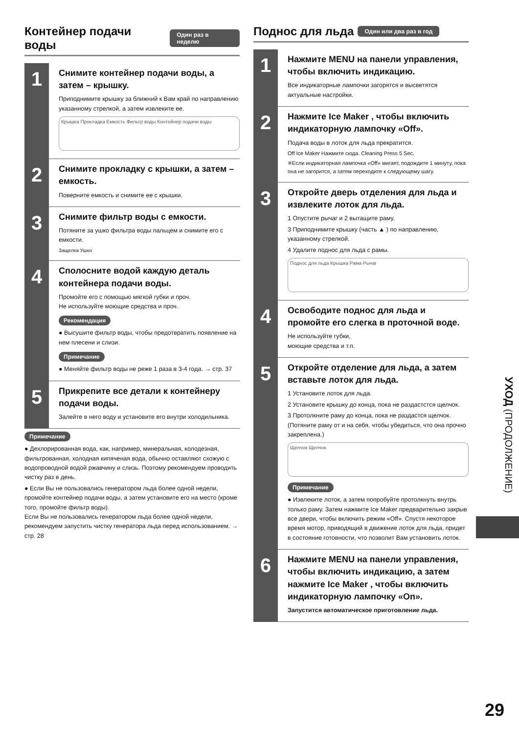Контейнер подачи воды Один раз в неделю
1
Снимите контейнер подачи воды, а затем – крышку.
Приподнимите крышку за ближний к Вам край по направлению указанному стрелкой, а затем извлеките ее.
Крышка Прокладка Емкость Фильтр воды Контейнер подачи воды
2
Снимите прокладку с крышки, а затем – емкость.
Поверните емкость и снимите ее с крышки.
3
Снимите фильтр воды с емкости.
Потяните за ушко фильтра воды пальцем и снимите его с емкости.
Защелка Ушко
4
Сполосните водой каждую деталь контейнера подачи воды.
Промойте его с помощью мягкой губки и проч.
Не используйте моющие средства и проч.
Рекомендация
● Высушите фильтр воды, чтобы предотвратить появление на нем плесени и слизи.
Примечание
● Меняйте фильтр воды не реже 1 раза в 3-4 года. → стр. 37
5
Прикрепите все детали к контейнеру подачи воды.
Залейте в него воду и установите его внутри холодильника.
Примечание
● Дехлорированная вода, как, например, минеральная, колодезная, фильтрованная, холодная кипяченая вода, обычно оставляют схожую с водопроводной водой ржавчину и слизь. Поэтому рекомендуем проводить чистку раз в день.
● Если Вы не пользовались генератором льда более одной недели, промойте контейнер подачи воды, а затем установите его на место (кроме того, промойте фильтр воды).
Если Вы не пользовались генератором льда более одной недели, рекомендуем запустить чистку генератора льда перед использованием. → стр. 28
Поднос для льда Один или два раз в год
1
Нажмите MENU на панели управления, чтобы включить индикацию.
Все индикаторные лампочки загорятся и высветятся актуальные настройки.
2
Нажмите Ice Maker , чтобы включить индикаторную лампочку «Off».
Подача воды в лоток для льда прекратится.
Off Ice Maker Нажмите сюда. Cleaning Press 5 Sec.
※Если индикаторная лампочка «Off» мигает, подождите 1 минуту, пока она не загорится, а затем переходите к следующему шагу.
3
Откройте дверь отделения для льда и извлеките лоток для льда.
1 Опустите рычаг и 2 вытащите раму.
3 Приподнимите крышку (часть ▲ ) по направлению, указанному стрелкой.
4 Удалите поднос для льда с рамы.
Поднос для льда Крышка Рама Рычаг
4
Освободите поднос для льда и промойте его слегка в проточной воде.
Не используйте губки,
моющие средства и т.п.
5
Откройте отделение для льда, а затем вставьте лоток для льда.
1 Установите лоток для льда.
2 Установите крышку до конца, пока не раздастстся щелчок.
3 Протолкните раму до конца, пока не раздастся щелчок. (Потяните раму от и на себя, чтобы убедиться, что она прочно закреплена.)
Щелчок Щелчок
Примечание
● Извлеките лоток, а затем попробуйте протолкнуть внутрь только раму. Затем нажмите Ice Maker предварительно закрыв все двери, чтобы включить режим «Off». Спустя некоторое время мотор, приводящий в движение лоток для льда, придет в состояние готовности, что позволит Вам установить лоток.
6
Нажмите MENU на панели управления, чтобы включить индикацию, а затем нажмите Ice Maker , чтобы включить индикаторную лампочку «On».
Запустится автоматическое приготовление льда.
УХОД (ПРОДОЛЖЕНИЕ)
29